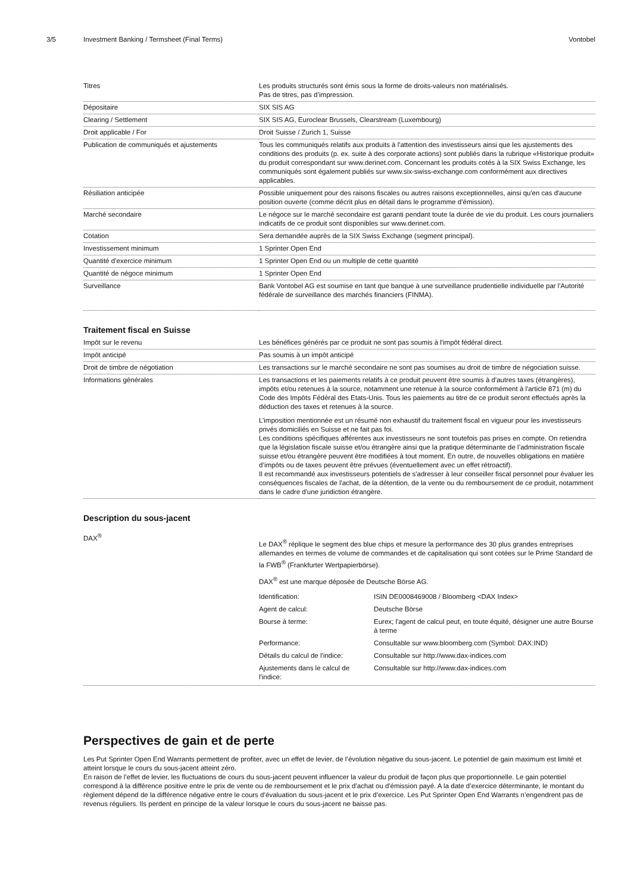3/5 Investment Banking / Termsheet (Final Terms) Vontobel
| Titres | Les produits structurés sont émis sous la forme de droits-valeurs non matérialisés. Pas de titres, pas d’impression. |
| Dépositaire | SIX SIS AG |
| Clearing / Settlement | SIX SIS AG, Euroclear Brussels, Clearstream (Luxembourg) |
| Droit applicable / For | Droit Suisse / Zurich 1, Suisse |
| Publication de communiqués et ajustements | Tous les communiqués relatifs aux produits à l'attention des investisseurs ainsi que les ajustements des conditions des produits (p. ex. suite à des corporate actions) sont publiés dans la rubrique «Historique produit» du produit correspondant sur www.derinet.com. Concernant les produits cotés à la SIX Swiss Exchange, les communiqués sont également publiés sur www.six-swiss-exchange.com conformément aux directives applicables. |
| Résiliation anticipée | Possible uniquement pour des raisons fiscales ou autres raisons exceptionnelles, ainsi qu'en cas d'aucune position ouverte (comme décrit plus en détail dans le programme d’émission). |
| Marché secondaire | Le négoce sur le marché secondaire est garanti pendant toute la durée de vie du produit. Les cours journaliers indicatifs de ce produit sont disponibles sur www.derinet.com. |
| Cotation | Sera demandée auprès de la SIX Swiss Exchange (segment principal). |
| Investissement minimum | 1 Sprinter Open End |
| Quantité d’exercice minimum | 1 Sprinter Open End ou un multiple de cette quantité |
| Quantité de négoce minimum | 1 Sprinter Open End |
| Surveillance | Bank Vontobel AG est soumise en tant que banque à une surveillance prudentielle individuelle par l'Autorité fédérale de surveillance des marchés financiers (FINMA). |
Traitement fiscal en Suisse
| Impôt sur le revenu | Les bénéfices générés par ce produit ne sont pas soumis à l'impôt fédéral direct. |
| Impôt anticipé | Pas soumis à un impôt anticipé |
| Droit de timbre de négotiation | Les transactions sur le marché secondaire ne sont pas soumises au droit de timbre de négociation suisse. |
| Informations générales | Les transactions et les paiements relatifs à ce produit peuvent être soumis à d'autres taxes (étrangères), impôts et/ou retenues à la source, notamment une retenue à la source conformément à l'article 871 (m) du Code des Impôts Fédéral des Etats-Unis. Tous les paiements au titre de ce produit seront effectués après la déduction des taxes et retenues à la source. L’imposition mentionnée est un résumé non exhaustif du traitement fiscal en vigueur pour les investisseurs privés domiciliés en Suisse et ne fait pas foi. Les conditions spécifiques afférentes aux investisseurs ne sont toutefois pas prises en compte. On retiendra que la législation fiscale suisse et/ou étrangère ainsi que la pratique déterminante de l’administration fiscale suisse et/ou étrangère peuvent être modifiées à tout moment. En outre, de nouvelles obligations en matière d’impôts ou de taxes peuvent être prévues (éventuellement avec un effet rétroactif). Il est recommandé aux investisseurs potentiels de s'adresser à leur conseiller fiscal personnel pour évaluer les conséquences fiscales de l'achat, de la détention, de la vente ou du remboursement de ce produit, notamment dans le cadre d'une juridiction étrangère. |
Description du sous-jacent
| DAX<sup>®</sup> | Le DAX<sup>®</sup> réplique le segment des blue chips et mesure la performance des 30 plus grandes entreprises allemandes en termes de volume de commandes et de capitalisation qui sont cotées sur le Prime Standard de la FWB<sup>®</sup> (Frankfurter Wertpapierbörse). DAX<sup>®</sup> est une marque déposée de Deutsche Börse AG. / Identification: / ISIN DE0008469008 / Bloomberg <DAX Index> / / Agent de calcul: / Deutsche Börse / / Bourse à terme: / Eurex; l'agent de calcul peut, en toute équité, désigner une autre Bourse à terme / / Performance: / Consultable sur www.bloomberg.com (Symbol: DAX:IND) / / Détails du calcul de l'indice: / Consultable sur http://www.dax-indices.com / / Ajustements dans le calcul de l'indice: / Consultable sur http://www.dax-indices.com / |
Perspectives de gain et de perte
Les Put Sprinter Open End Warrants permettent de profiter, avec un effet de levier, de l’évolution négative du sous-jacent. Le potentiel de gain maximum est limité et atteint lorsque le cours du sous-jacent atteint zéro.
En raison de l’effet de levier, les fluctuations de cours du sous-jacent peuvent influencer la valeur du produit de façon plus que proportionnelle. Le gain potentiel correspond à la différence positive entre le prix de vente ou de remboursement et le prix d'achat ou d'émission payé. A la date d’exercice déterminante, le montant du règlement dépend de la différence négative entre le cours d’évaluation du sous-jacent et le prix d’exercice. Les Put Sprinter Open End Warrants n’engendrent pas de revenus réguliers. Ils perdent en principe de la valeur lorsque le cours du sous-jacent ne baisse pas.